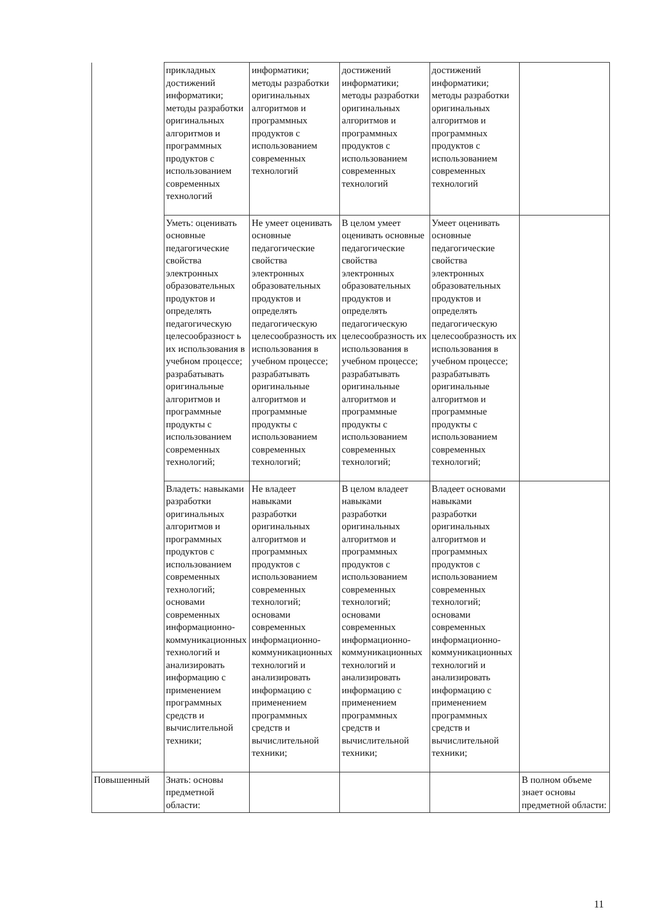| | прикладных достижений информатики; методы разработки оригинальных алгоритмов и программных продуктов с использованием современных технологий | информатики; методы разработки оригинальных алгоритмов и программных продуктов с использованием современных технологий | достижений информатики; методы разработки оригинальных алгоритмов и программных продуктов с использованием современных технологий | достижений информатики; методы разработки оригинальных алгоритмов и программных продуктов с использованием современных технологий | |
| | Уметь: оценивать основные педагогические свойства электронных образовательных продуктов и определять педагогическую целесообразност ь их использования в учебном процессе; разрабатывать оригинальные алгоритмов и программные продукты с использованием современных технологий; | Не умеет оценивать основные педагогические свойства электронных образовательных продуктов и определять педагогическую целесообразность их использования в учебном процессе; разрабатывать оригинальные алгоритмов и программные продукты с использованием современных технологий; | В целом умеет оценивать основные педагогические свойства электронных образовательных продуктов и определять педагогическую целесообразность их использования в учебном процессе; разрабатывать оригинальные алгоритмов и программные продукты с использованием современных технологий; | Умеет оценивать основные педагогические свойства электронных образовательных продуктов и определять педагогическую целесообразность их использования в учебном процессе; разрабатывать оригинальные алгоритмов и программные продукты с использованием современных технологий; | |
| | Владеть: навыками разработки оригинальных алгоритмов и программных продуктов с использованием современных технологий; основами современных информационно-коммуникационных технологий и анализировать информацию с применением программных средств и вычислительной техники; | Не владеет навыками разработки оригинальных алгоритмов и программных продуктов с использованием современных технологий; основами современных информационно-коммуникационных технологий и анализировать информацию с применением программных средств и вычислительной техники; | В целом владеет навыками разработки оригинальных алгоритмов и программных продуктов с использованием современных технологий; основами современных информационно-коммуникационных технологий и анализировать информацию с применением программных средств и вычислительной техники; | Владеет основами навыками разработки оригинальных алгоритмов и программных продуктов с использованием современных технологий; основами современных информационно-коммуникационных технологий и анализировать информацию с применением программных средств и вычислительной техники; | |
| Повышенный | Знать: основы предметной области: | | | | В полном объеме знает основы предметной области: |
11